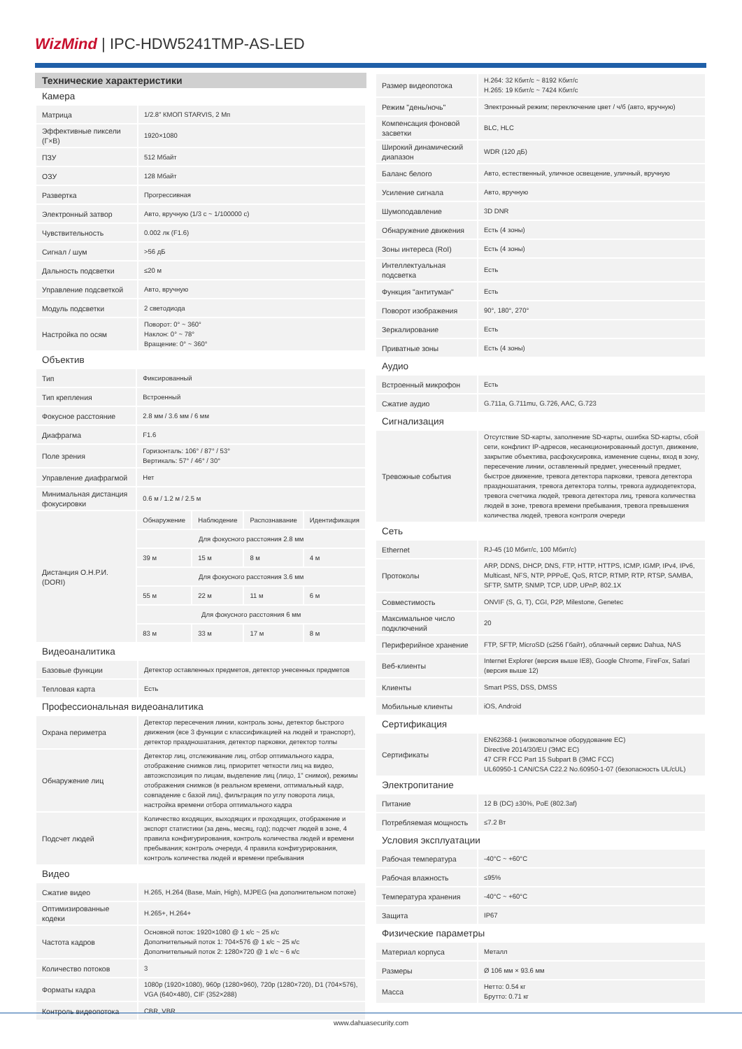WizMind | IPC-HDW5241TMP-AS-LED
Технические характеристики
Камера
| Матрица | 1/2.8” КМОП STARVIS, 2 Мп |
| Эффективные пиксели (Г×В) | 1920×1080 |
| ПЗУ | 512 Мбайт |
| ОЗУ | 128 Мбайт |
| Развертка | Прогрессивная |
| Электронный затвор | Авто, вручную (1/3 с ~ 1/100000 с) |
| Чувствительность | 0.002 лк (F1.6) |
| Сигнал / шум | >56 дБ |
| Дальность подсветки | ≤20 м |
| Управление подсветкой | Авто, вручную |
| Модуль подсветки | 2 светодиода |
| Настройка по осям | Поворот: 0° ~ 360° Наклон: 0° ~ 78° Вращение: 0° ~ 360° |
Объектив
| Тип | Фиксированный | | | |
| Тип крепления | Встроенный | | | |
| Фокусное расстояние | 2.8 мм / 3.6 мм / 6 мм | | | |
| Диафрагма | F1.6 | | | |
| Поле зрения | Горизонталь: 106° / 87° / 53° Вертикаль: 57° / 46° / 30° | | | |
| Управление диафрагмой | Нет | | | |
| Минимальная дистанция фокусировки | 0.6 м / 1.2 м / 2.5 м | | | |
| Дистанция О.Н.Р.И. (DORI) | Обнаружение | Наблюдение | Распознавание | Идентификация |
| | Для фокусного расстояния 2.8 мм | | | |
| | 39 м | 15 м | 8 м | 4 м |
| | Для фокусного расстояния 3.6 мм | | | |
| | 55 м | 22 м | 11 м | 6 м |
| | Для фокусного расстояния 6 мм | | | |
| | 83 м | 33 м | 17 м | 8 м |
Видеоаналитика
| Базовые функции | Детектор оставленных предметов, детектор унесенных предметов |
| Тепловая карта | Есть |
Профессиональная видеоаналитика
| Охрана периметра | Детектор пересечения линии, контроль зоны, детектор быстрого движения (все 3 функции с классификацией на людей и транспорт), детектор праздношатания, детектор парковки, детектор толпы |
| Обнаружение лиц | Детектор лиц, отслеживание лиц, отбор оптимального кадра, отображение снимков лиц, приоритет четкости лиц на видео, автоэкспозиция по лицам, выделение лиц (лицо, 1" снимок), режимы отображения снимков (в реальном времени, оптимальный кадр, совпадение с базой лиц), фильтрация по углу поворота лица, настройка времени отбора оптимального кадра |
| Подсчет людей | Количество входящих, выходящих и проходящих, отображение и экспорт статистики (за день, месяц, год); подсчет людей в зоне, 4 правила конфигурирования, контроль количества людей и времени пребывания; контроль очереди, 4 правила конфигурирования, контроль количества людей и времени пребывания |
Видео
| Сжатие видео | H.265, H.264 (Base, Main, High), MJPEG (на дополнительном потоке) |
| Оптимизированные кодеки | H.265+, H.264+ |
| Частота кадров | Основной поток: 1920×1080 @ 1 к/с ~ 25 к/с Дополнительный поток 1: 704×576 @ 1 к/с ~ 25 к/с Дополнительный поток 2: 1280×720 @ 1 к/с ~ 6 к/с |
| Количество потоков | 3 |
| Форматы кадра | 1080p (1920×1080), 960p (1280×960), 720p (1280×720), D1 (704×576), VGA (640×480), CIF (352×288) |
| Контроль видеопотока | CBR, VBR |
| Размер видеопотока | H.264: 32 Кбит/с ~ 8192 Кбит/с H.265: 19 Кбит/с ~ 7424 Кбит/с |
| Режим "день/ночь" | Электронный режим; переключение цвет / ч/б (авто, вручную) |
| Компенсация фоновой засветки | BLC, HLC |
| Широкий динамический диапазон | WDR (120 дБ) |
| Баланс белого | Авто, естественный, уличное освещение, уличный, вручную |
| Усиление сигнала | Авто, вручную |
| Шумоподавление | 3D DNR |
| Обнаружение движения | Есть (4 зоны) |
| Зоны интереса (RoI) | Есть (4 зоны) |
| Интеллектуальная подсветка | Есть |
| Функция "антитуман" | Есть |
| Поворот изображения | 90°, 180°, 270° |
| Зеркалирование | Есть |
| Приватные зоны | Есть (4 зоны) |
Аудио
| Встроенный микрофон | Есть |
| Сжатие аудио | G.711a, G.711mu, G.726, AAC, G.723 |
Сигнализация
| Тревожные события | Отсутствие SD-карты, заполнение SD-карты, ошибка SD-карты, сбой сети, конфликт IP-адресов, несанкционированный доступ, движение, закрытие объектива, расфокусировка, изменение сцены, вход в зону, пересечение линии, оставленный предмет, унесенный предмет, быстрое движение, тревога детектора парковки, тревога детектора праздношатания, тревога детектора толпы, тревога аудиодетектора, тревога счетчика людей, тревога детектора лиц, тревога количества людей в зоне, тревога времени пребывания, тревога превышения количества людей, тревога контроля очереди |
Сеть
| Ethernet | RJ-45 (10 Мбит/с, 100 Мбит/с) |
| Протоколы | ARP, DDNS, DHCP, DNS, FTP, HTTP, HTTPS, ICMP, IGMP, IPv4, IPv6, Multicast, NFS, NTP, PPPoE, QoS, RTCP, RTMP, RTP, RTSP, SAMBA, SFTP, SMTP, SNMP, TCP, UDP, UPnP, 802.1X |
| Совместимость | ONVIF (S, G, T), CGI, P2P, Milestone, Genetec |
| Максимальное число подключений | 20 |
| Периферийное хранение | FTP, SFTP, MicroSD (≤256 Гбайт), облачный сервис Dahua, NAS |
| Веб-клиенты | Internet Explorer (версия выше IE8), Google Chrome, FireFox, Safari (версия выше 12) |
| Клиенты | Smart PSS, DSS, DMSS |
| Мобильные клиенты | iOS, Android |
Сертификация
| Сертификаты | EN62368-1 (низковольтное оборудование ЕС) Directive 2014/30/EU (ЭМС ЕС) 47 CFR FCC Part 15 Subpart B (ЭМС FCC) UL60950-1 CAN/CSA C22.2 No.60950-1-07 (безопасность UL/cUL) |
Электропитание
| Питание | 12 В (DC) ±30%, PoE (802.3af) |
| Потребляемая мощность | ≤7.2 Вт |
Условия эксплуатации
| Рабочая температура | -40°C ~ +60°C |
| Рабочая влажность | ≤95% |
| Температура хранения | -40°C ~ +60°C |
| Защита | IP67 |
Физические параметры
| Материал корпуса | Металл |
| Размеры | Ø 106 мм × 93.6 мм |
| Масса | Нетто: 0.54 кг Брутто: 0.71 кг |
www.dahuasecurity.com